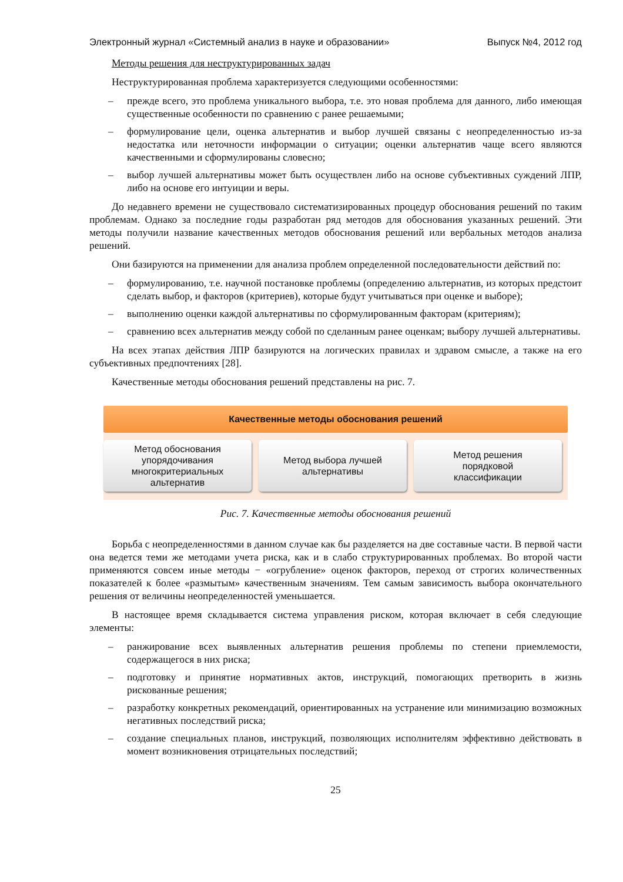Электронный журнал «Системный анализ в науке и образовании» Выпуск №4, 2012 год
Методы решения для неструктурированных задач
Неструктурированная проблема характеризуется следующими особенностями:
– прежде всего, это проблема уникального выбора, т.е. это новая проблема для данного, либо имеющая существенные особенности по сравнению с ранее решаемыми;
– формулирование цели, оценка альтернатив и выбор лучшей связаны с неопределенностью из-за недостатка или неточности информации о ситуации; оценки альтернатив чаще всего являются качественными и сформулированы словесно;
– выбор лучшей альтернативы может быть осуществлен либо на основе субъективных суждений ЛПР, либо на основе его интуиции и веры.
До недавнего времени не существовало систематизированных процедур обоснования решений по таким проблемам. Однако за последние годы разработан ряд методов для обоснования указанных решений. Эти методы получили название качественных методов обоснования решений или вербальных методов анализа решений.
Они базируются на применении для анализа проблем определенной последовательности действий по:
– формулированию, т.е. научной постановке проблемы (определению альтернатив, из которых предстоит сделать выбор, и факторов (критериев), которые будут учитываться при оценке и выборе);
– выполнению оценки каждой альтернативы по сформулированным факторам (критериям);
– сравнению всех альтернатив между собой по сделанным ранее оценкам; выбору лучшей альтернативы.
На всех этапах действия ЛПР базируются на логических правилах и здравом смысле, а также на его субъективных предпочтениях [28].
Качественные методы обоснования решений представлены на рис. 7.
Качественные методы обоснования решений
Метод обоснования
упорядочивания
многокритериальных
альтернатив
Метод выбора лучшей
альтернативы
Метод решения
порядковой
классификации
Рис. 7. Качественные методы обоснования решений
Борьба с неопределенностями в данном случае как бы разделяется на две составные части. В первой части она ведется теми же методами учета риска, как и в слабо структурированных проблемах. Во второй части применяются совсем иные методы − «огрубление» оценок факторов, переход от строгих количественных показателей к более «размытым» качественным значениям. Тем самым зависимость выбора окончательного решения от величины неопределенностей уменьшается.
В настоящее время складывается система управления риском, которая включает в себя следующие элементы:
– ранжирование всех выявленных альтернатив решения проблемы по степени приемлемости, содержащегося в них риска;
– подготовку и принятие нормативных актов, инструкций, помогающих претворить в жизнь рискованные решения;
– разработку конкретных рекомендаций, ориентированных на устранение или минимизацию возможных негативных последствий риска;
– создание специальных планов, инструкций, позволяющих исполнителям эффективно действовать в момент возникновения отрицательных последствий;
25